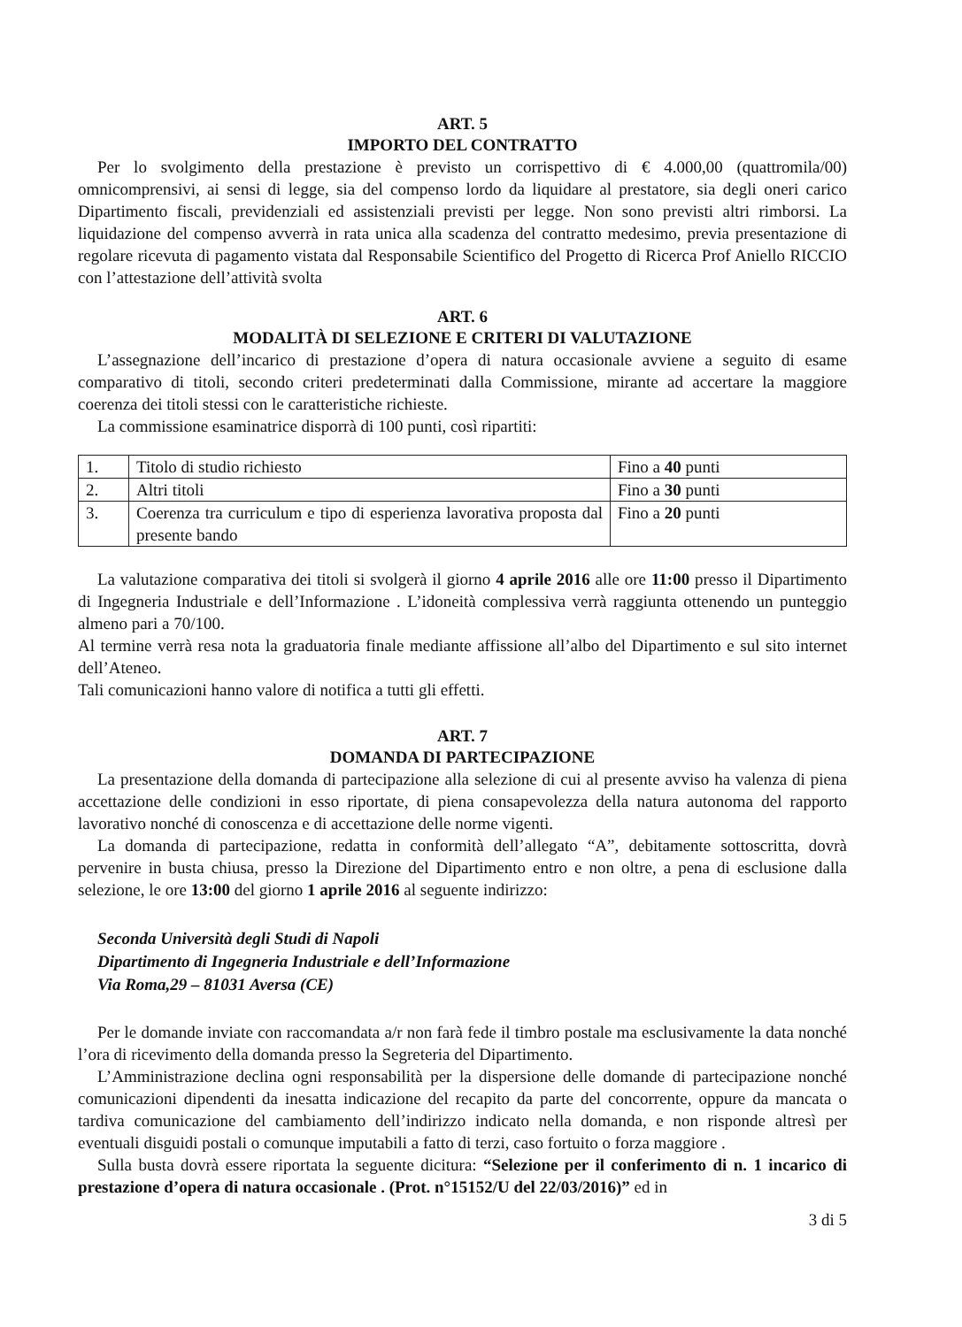ART. 5
IMPORTO DEL CONTRATTO
Per lo svolgimento della prestazione è previsto un corrispettivo di € 4.000,00 (quattromila/00) omnicomprensivi, ai sensi di legge, sia del compenso lordo da liquidare al prestatore, sia degli oneri carico Dipartimento fiscali, previdenziali ed assistenziali previsti per legge. Non sono previsti altri rimborsi. La liquidazione del compenso avverrà in rata unica alla scadenza del contratto medesimo, previa presentazione di regolare ricevuta di pagamento vistata dal Responsabile Scientifico del Progetto di Ricerca Prof Aniello RICCIO con l’attestazione dell’attività svolta
ART. 6
MODALITÀ DI SELEZIONE E CRITERI DI VALUTAZIONE
L’assegnazione dell’incarico di prestazione d’opera di natura occasionale avviene a seguito di esame comparativo di titoli, secondo criteri predeterminati dalla Commissione, mirante ad accertare la maggiore coerenza dei titoli stessi con le caratteristiche richieste.
La commissione esaminatrice disporrà di 100 punti, così ripartiti:
| 1. | Titolo di studio richiesto | Fino a 40 punti |
| 2. | Altri titoli | Fino a 30 punti |
| 3. | Coerenza tra curriculum e tipo di esperienza lavorativa proposta dal presente bando | Fino a 20 punti |
La valutazione comparativa dei titoli si svolgerà il giorno 4 aprile 2016 alle ore 11:00 presso il Dipartimento di Ingegneria Industriale e dell’Informazione . L’idoneità complessiva verrà raggiunta ottenendo un punteggio almeno pari a 70/100.
Al termine verrà resa nota la graduatoria finale mediante affissione all’albo del Dipartimento e sul sito internet dell’Ateneo.
Tali comunicazioni hanno valore di notifica a tutti gli effetti.
ART. 7
DOMANDA DI PARTECIPAZIONE
La presentazione della domanda di partecipazione alla selezione di cui al presente avviso ha valenza di piena accettazione delle condizioni in esso riportate, di piena consapevolezza della natura autonoma del rapporto lavorativo nonché di conoscenza e di accettazione delle norme vigenti.
La domanda di partecipazione, redatta in conformità dell’allegato “A”, debitamente sottoscritta, dovrà pervenire in busta chiusa, presso la Direzione del Dipartimento entro e non oltre, a pena di esclusione dalla selezione, le ore 13:00 del giorno 1 aprile 2016 al seguente indirizzo:
Seconda Università degli Studi di Napoli
Dipartimento di Ingegneria Industriale e dell’Informazione
Via Roma,29 – 81031 Aversa (CE)
Per le domande inviate con raccomandata a/r non farà fede il timbro postale ma esclusivamente la data nonché l’ora di ricevimento della domanda presso la Segreteria del Dipartimento.
L’Amministrazione declina ogni responsabilità per la dispersione delle domande di partecipazione nonché comunicazioni dipendenti da inesatta indicazione del recapito da parte del concorrente, oppure da mancata o tardiva comunicazione del cambiamento dell’indirizzo indicato nella domanda, e non risponde altresì per eventuali disguidi postali o comunque imputabili a fatto di terzi, caso fortuito o forza maggiore .
Sulla busta dovrà essere riportata la seguente dicitura: “Selezione per il conferimento di n. 1 incarico di prestazione d’opera di natura occasionale . (Prot. n°15152/U del 22/03/2016)” ed in
3 di 5